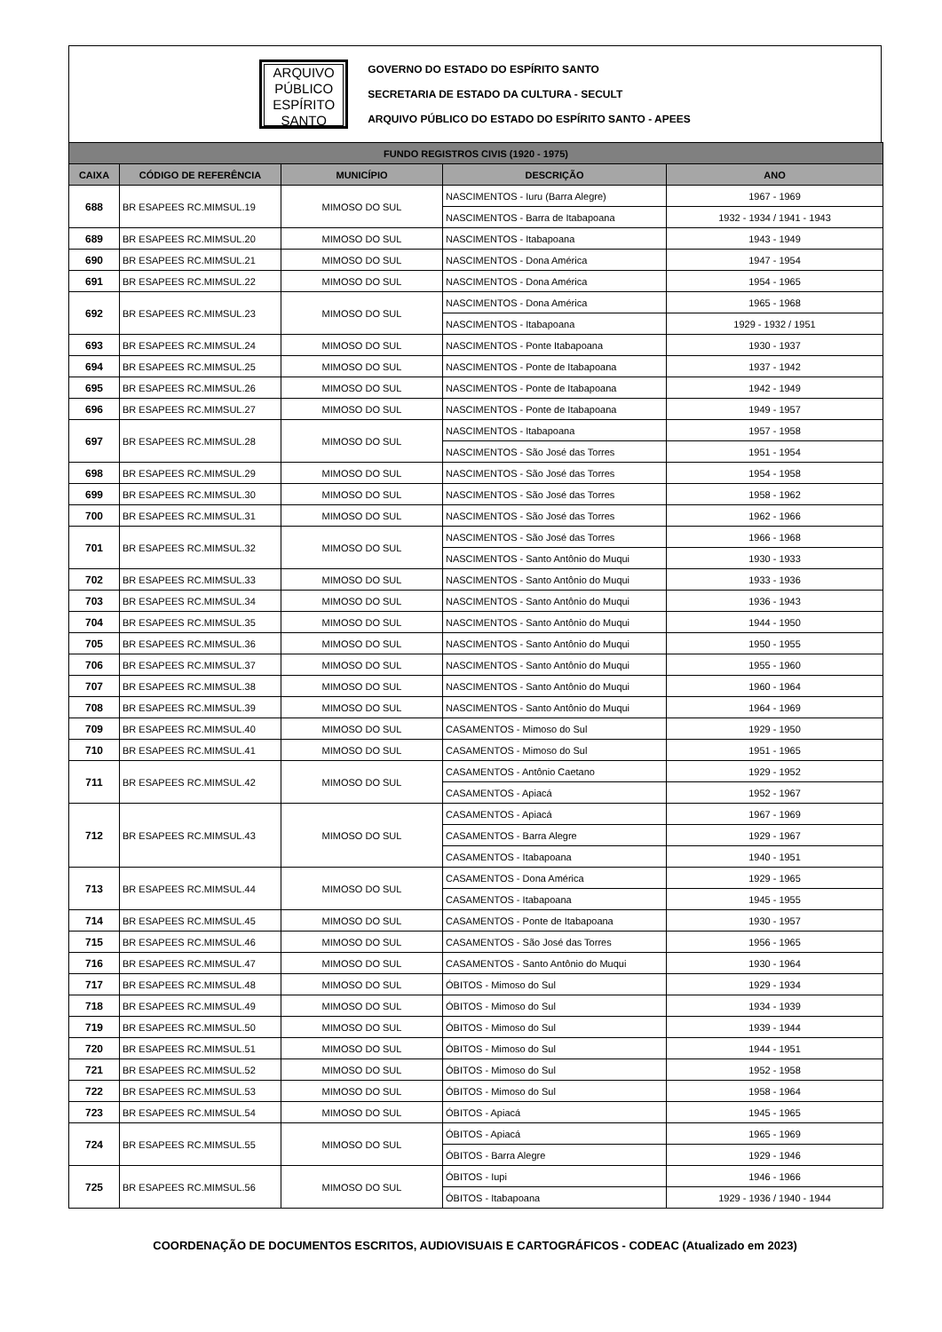ARQUIVO
PÚBLICO
ESPÍRITO
SANTO
GOVERNO DO ESTADO DO ESPÍRITO SANTO
SECRETARIA DE ESTADO DA CULTURA - SECULT
ARQUIVO PÚBLICO DO ESTADO DO ESPÍRITO SANTO - APEES
| FUNDO REGISTROS CIVIS (1920 - 1975) | | | | |
| --- | --- | --- | --- | --- |
| CAIXA | CÓDIGO DE REFERÊNCIA | MUNICÍPIO | DESCRIÇÃO | ANO |
| 688 | BR ESAPEES RC.MIMSUL.19 | MIMOSO DO SUL | NASCIMENTOS - Iuru (Barra Alegre) | 1967 - 1969 |
| | | | NASCIMENTOS - Barra de Itabapoana | 1932 - 1934 / 1941 - 1943 |
| 689 | BR ESAPEES RC.MIMSUL.20 | MIMOSO DO SUL | NASCIMENTOS - Itabapoana | 1943 - 1949 |
| 690 | BR ESAPEES RC.MIMSUL.21 | MIMOSO DO SUL | NASCIMENTOS - Dona América | 1947 - 1954 |
| 691 | BR ESAPEES RC.MIMSUL.22 | MIMOSO DO SUL | NASCIMENTOS - Dona América | 1954 - 1965 |
| 692 | BR ESAPEES RC.MIMSUL.23 | MIMOSO DO SUL | NASCIMENTOS - Dona América | 1965 - 1968 |
| | | | NASCIMENTOS - Itabapoana | 1929 - 1932 / 1951 |
| 693 | BR ESAPEES RC.MIMSUL.24 | MIMOSO DO SUL | NASCIMENTOS - Ponte Itabapoana | 1930 - 1937 |
| 694 | BR ESAPEES RC.MIMSUL.25 | MIMOSO DO SUL | NASCIMENTOS - Ponte de Itabapoana | 1937 - 1942 |
| 695 | BR ESAPEES RC.MIMSUL.26 | MIMOSO DO SUL | NASCIMENTOS - Ponte de Itabapoana | 1942 - 1949 |
| 696 | BR ESAPEES RC.MIMSUL.27 | MIMOSO DO SUL | NASCIMENTOS - Ponte de Itabapoana | 1949 - 1957 |
| 697 | BR ESAPEES RC.MIMSUL.28 | MIMOSO DO SUL | NASCIMENTOS - Itabapoana | 1957 - 1958 |
| | | | NASCIMENTOS - São José das Torres | 1951 - 1954 |
| 698 | BR ESAPEES RC.MIMSUL.29 | MIMOSO DO SUL | NASCIMENTOS - São José das Torres | 1954 - 1958 |
| 699 | BR ESAPEES RC.MIMSUL.30 | MIMOSO DO SUL | NASCIMENTOS - São José das Torres | 1958 - 1962 |
| 700 | BR ESAPEES RC.MIMSUL.31 | MIMOSO DO SUL | NASCIMENTOS - São José das Torres | 1962 - 1966 |
| 701 | BR ESAPEES RC.MIMSUL.32 | MIMOSO DO SUL | NASCIMENTOS - São José das Torres | 1966 - 1968 |
| | | | NASCIMENTOS - Santo Antônio do Muqui | 1930 - 1933 |
| 702 | BR ESAPEES RC.MIMSUL.33 | MIMOSO DO SUL | NASCIMENTOS - Santo Antônio do Muqui | 1933 - 1936 |
| 703 | BR ESAPEES RC.MIMSUL.34 | MIMOSO DO SUL | NASCIMENTOS - Santo Antônio do Muqui | 1936 - 1943 |
| 704 | BR ESAPEES RC.MIMSUL.35 | MIMOSO DO SUL | NASCIMENTOS - Santo Antônio do Muqui | 1944 - 1950 |
| 705 | BR ESAPEES RC.MIMSUL.36 | MIMOSO DO SUL | NASCIMENTOS - Santo Antônio do Muqui | 1950 - 1955 |
| 706 | BR ESAPEES RC.MIMSUL.37 | MIMOSO DO SUL | NASCIMENTOS - Santo Antônio do Muqui | 1955 - 1960 |
| 707 | BR ESAPEES RC.MIMSUL.38 | MIMOSO DO SUL | NASCIMENTOS - Santo Antônio do Muqui | 1960 - 1964 |
| 708 | BR ESAPEES RC.MIMSUL.39 | MIMOSO DO SUL | NASCIMENTOS - Santo Antônio do Muqui | 1964 - 1969 |
| 709 | BR ESAPEES RC.MIMSUL.40 | MIMOSO DO SUL | CASAMENTOS - Mimoso do Sul | 1929 - 1950 |
| 710 | BR ESAPEES RC.MIMSUL.41 | MIMOSO DO SUL | CASAMENTOS - Mimoso do Sul | 1951 - 1965 |
| 711 | BR ESAPEES RC.MIMSUL.42 | MIMOSO DO SUL | CASAMENTOS - Antônio Caetano | 1929 - 1952 |
| | | | CASAMENTOS - Apiacá | 1952 - 1967 |
| 712 | BR ESAPEES RC.MIMSUL.43 | MIMOSO DO SUL | CASAMENTOS - Apiacá | 1967 - 1969 |
| | | | CASAMENTOS - Barra Alegre | 1929 - 1967 |
| | | | CASAMENTOS - Itabapoana | 1940 - 1951 |
| 713 | BR ESAPEES RC.MIMSUL.44 | MIMOSO DO SUL | CASAMENTOS - Dona América | 1929 - 1965 |
| | | | CASAMENTOS - Itabapoana | 1945 - 1955 |
| 714 | BR ESAPEES RC.MIMSUL.45 | MIMOSO DO SUL | CASAMENTOS - Ponte de Itabapoana | 1930 - 1957 |
| 715 | BR ESAPEES RC.MIMSUL.46 | MIMOSO DO SUL | CASAMENTOS - São José das Torres | 1956 - 1965 |
| 716 | BR ESAPEES RC.MIMSUL.47 | MIMOSO DO SUL | CASAMENTOS - Santo Antônio do Muqui | 1930 - 1964 |
| 717 | BR ESAPEES RC.MIMSUL.48 | MIMOSO DO SUL | ÓBITOS - Mimoso do Sul | 1929 - 1934 |
| 718 | BR ESAPEES RC.MIMSUL.49 | MIMOSO DO SUL | ÓBITOS - Mimoso do Sul | 1934 - 1939 |
| 719 | BR ESAPEES RC.MIMSUL.50 | MIMOSO DO SUL | ÓBITOS - Mimoso do Sul | 1939 - 1944 |
| 720 | BR ESAPEES RC.MIMSUL.51 | MIMOSO DO SUL | ÓBITOS - Mimoso do Sul | 1944 - 1951 |
| 721 | BR ESAPEES RC.MIMSUL.52 | MIMOSO DO SUL | ÓBITOS - Mimoso do Sul | 1952 - 1958 |
| 722 | BR ESAPEES RC.MIMSUL.53 | MIMOSO DO SUL | ÓBITOS - Mimoso do Sul | 1958 - 1964 |
| 723 | BR ESAPEES RC.MIMSUL.54 | MIMOSO DO SUL | ÓBITOS - Apiacá | 1945 - 1965 |
| 724 | BR ESAPEES RC.MIMSUL.55 | MIMOSO DO SUL | ÓBITOS - Apiacá | 1965 - 1969 |
| | | | ÓBITOS - Barra Alegre | 1929 - 1946 |
| 725 | BR ESAPEES RC.MIMSUL.56 | MIMOSO DO SUL | ÓBITOS - Iupi | 1946 - 1966 |
| | | | ÓBITOS - Itabapoana | 1929 - 1936 / 1940 - 1944 |
COORDENAÇÃO DE DOCUMENTOS ESCRITOS, AUDIOVISUAIS E CARTOGRÁFICOS - CODEAC (Atualizado em 2023)